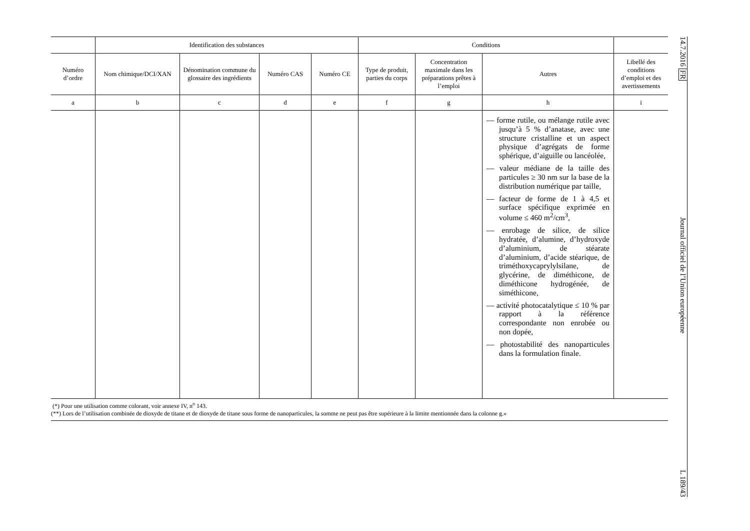| | Identification des substances | | | | Conditions | | | |
| --- | --- | --- | --- | --- | --- | --- | --- | --- |
| Numéro d’ordre | Nom chimique/DCI/XAN | Dénomination commune du glossaire des ingrédients | Numéro CAS | Numéro CE | Type de produit, parties du corps | Concentration maximale dans les préparations prêtes à l’emploi | Autres | Libellé des conditions d’emploi et des avertissements |
| a | b | c | d | e | f | g | h | i |
| | | | | | | | — forme rutile, ou mélange rutile avec jusqu’à 5 % d’anatase, avec une structure cristalline et un aspect physique d’agrégats de forme sphérique, d’aiguille ou lancéolée, — valeur médiane de la taille des particules ≥ 30 nm sur la base de la distribution numérique par taille, — facteur de forme de 1 à 4,5 et surface spécifique exprimée en volume ≤ 460 m<sup>2</sup>/cm<sup>3</sup>, — enrobage de silice, de silice hydratée, d’alumine, d’hydroxyde d’aluminium, de stéarate d’aluminium, d’acide stéarique, de triméthoxycaprylylsilane, de glycérine, de diméthicone, de diméthicone hydrogénée, de siméthicone, — activité photocatalytique ≤ 10 % par rapport à la référence correspondante non enrobée ou non dopée, — photostabilité des nanoparticules dans la formulation finale. | |
(*) Pour une utilisation comme colorant, voir annexe IV, n<sup>o</sup> 143.
(**) Lors de l’utilisation combinée de dioxyde de titane et de dioxyde de titane sous forme de nanoparticules, la somme ne peut pas être supérieure à la limite mentionnée dans la colonne g.»
14.7.2016 FR Journal officiel de l’Union européenne L 189/43